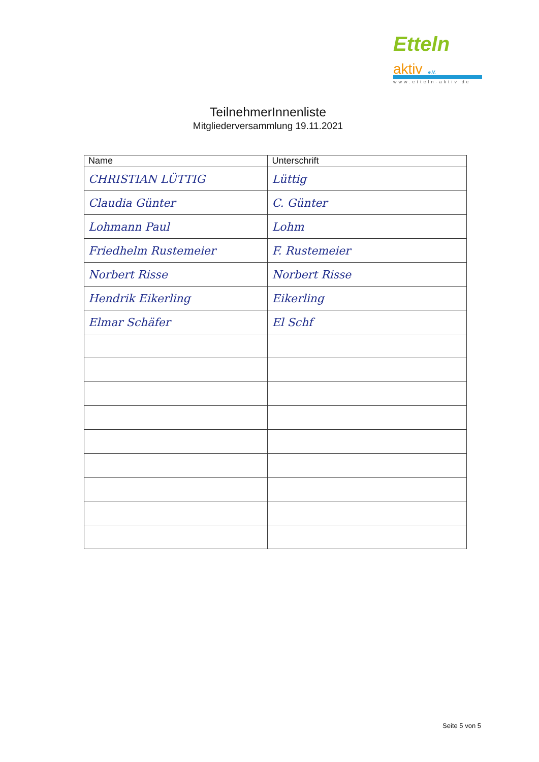Etteln aktiv e.V.
www.etteln-aktiv.de
TeilnehmerInnenliste
Mitgliederversammlung 19.11.2021
| Name | Unterschrift |
| --- | --- |
| CHRISTIAN LÜTTIG | Lüttig |
| Claudia Günter | C. Günter |
| Lohmann Paul | Lohm |
| Friedhelm Rustemeier | F. Rustemeier |
| Norbert Risse | Norbert Risse |
| Hendrik Eikerling | Eikerling |
| Elmar Schäfer | El Schf |
Seite 5 von 5